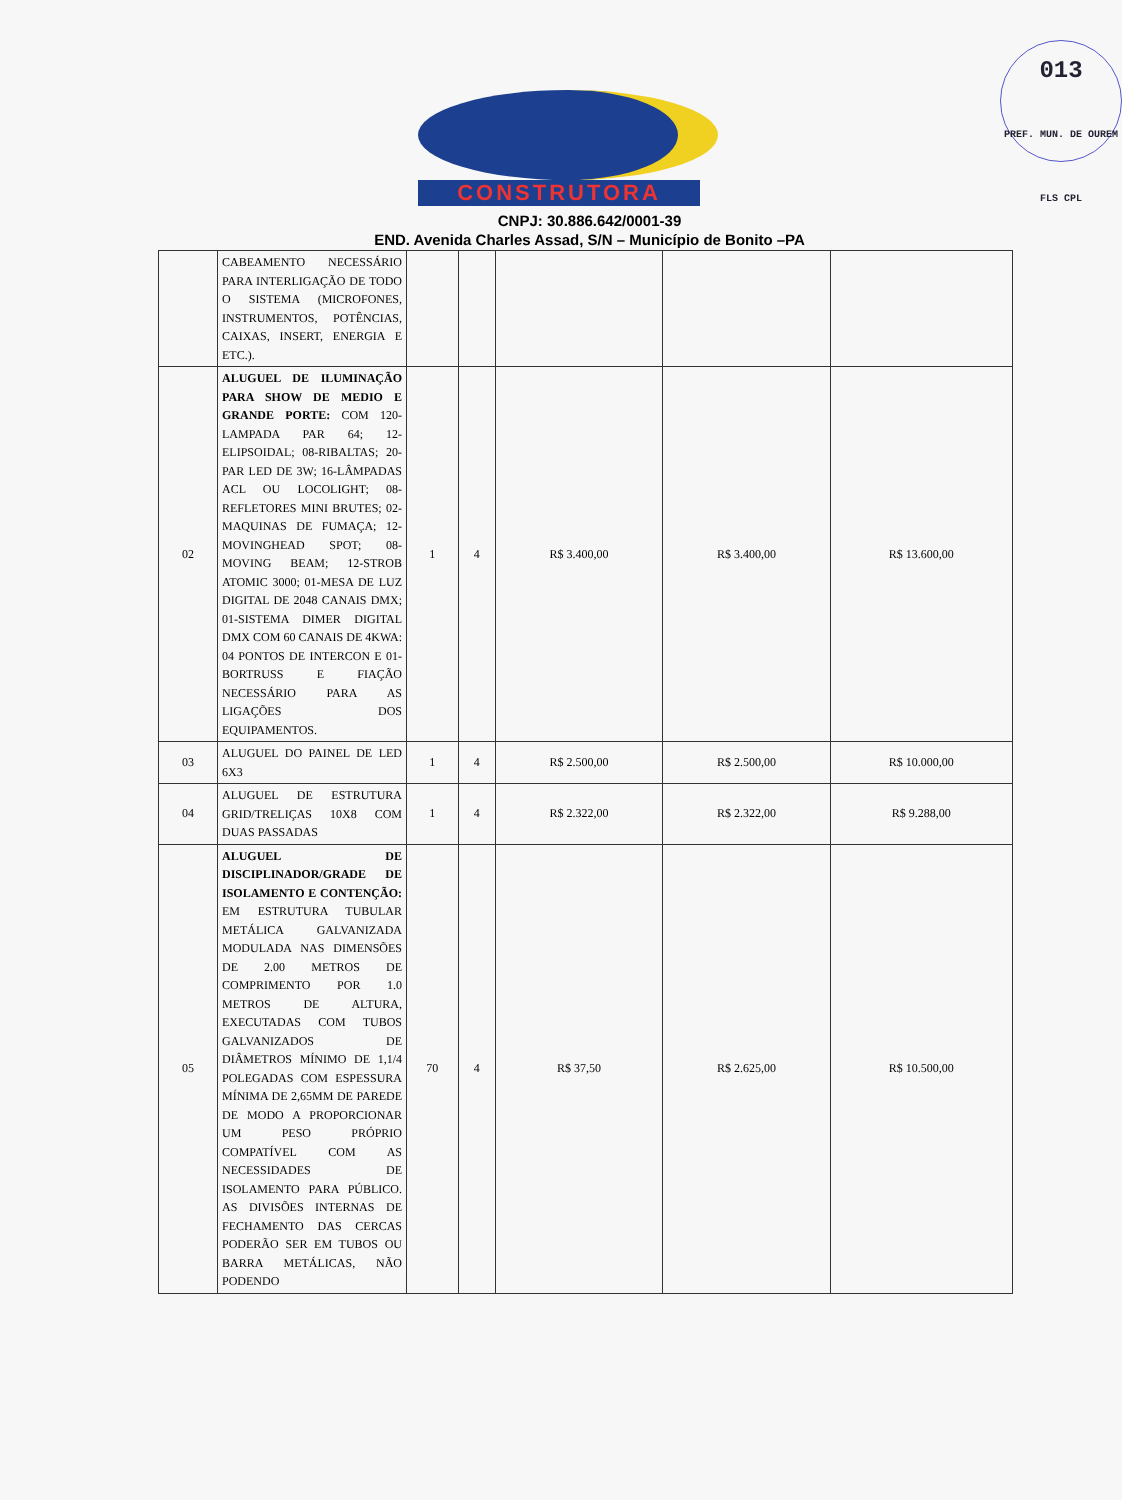013
PREF. MUN. DE OUREM FLS CPL
CONSTRUTORA
CNPJ: 30.886.642/0001-39
END. Avenida Charles Assad, S/N – Município de Bonito –PA
| | CABEAMENTO NECESSÁRIO PARA INTERLIGAÇÃO DE TODO O SISTEMA (MICROFONES, INSTRUMENTOS, POTÊNCIAS, CAIXAS, INSERT, ENERGIA E ETC.). | | | | | |
| 02 | ALUGUEL DE ILUMINAÇÃO PARA SHOW DE MEDIO E GRANDE PORTE: COM 120-LAMPADA PAR 64; 12-ELIPSOIDAL; 08-RIBALTAS; 20- PAR LED DE 3W; 16-LÂMPADAS ACL OU LOCOLIGHT; 08-REFLETORES MINI BRUTES; 02-MAQUINAS DE FUMAÇA; 12-MOVINGHEAD SPOT; 08-MOVING BEAM; 12-STROB ATOMIC 3000; 01-MESA DE LUZ DIGITAL DE 2048 CANAIS DMX; 01-SISTEMA DIMER DIGITAL DMX COM 60 CANAIS DE 4KWA: 04 PONTOS DE INTERCON E 01-BORTRUSS E FIAÇÃO NECESSÁRIO PARA AS LIGAÇÕES DOS EQUIPAMENTOS. | 1 | 4 | R$ 3.400,00 | R$ 3.400,00 | R$ 13.600,00 |
| 03 | ALUGUEL DO PAINEL DE LED 6X3 | 1 | 4 | R$ 2.500,00 | R$ 2.500,00 | R$ 10.000,00 |
| 04 | ALUGUEL DE ESTRUTURA GRID/TRELIÇAS 10X8 COM DUAS PASSADAS | 1 | 4 | R$ 2.322,00 | R$ 2.322,00 | R$ 9.288,00 |
| 05 | ALUGUEL DE DISCIPLINADOR/GRADE DE ISOLAMENTO E CONTENÇÃO: EM ESTRUTURA TUBULAR METÁLICA GALVANIZADA MODULADA NAS DIMENSÕES DE 2.00 METROS DE COMPRIMENTO POR 1.0 METROS DE ALTURA, EXECUTADAS COM TUBOS GALVANIZADOS DE DIÂMETROS MÍNIMO DE 1,1/4 POLEGADAS COM ESPESSURA MÍNIMA DE 2,65MM DE PAREDE DE MODO A PROPORCIONAR UM PESO PRÓPRIO COMPATÍVEL COM AS NECESSIDADES DE ISOLAMENTO PARA PÚBLICO. AS DIVISÕES INTERNAS DE FECHAMENTO DAS CERCAS PODERÃO SER EM TUBOS OU BARRA METÁLICAS, NÃO PODENDO | 70 | 4 | R$ 37,50 | R$ 2.625,00 | R$ 10.500,00 |